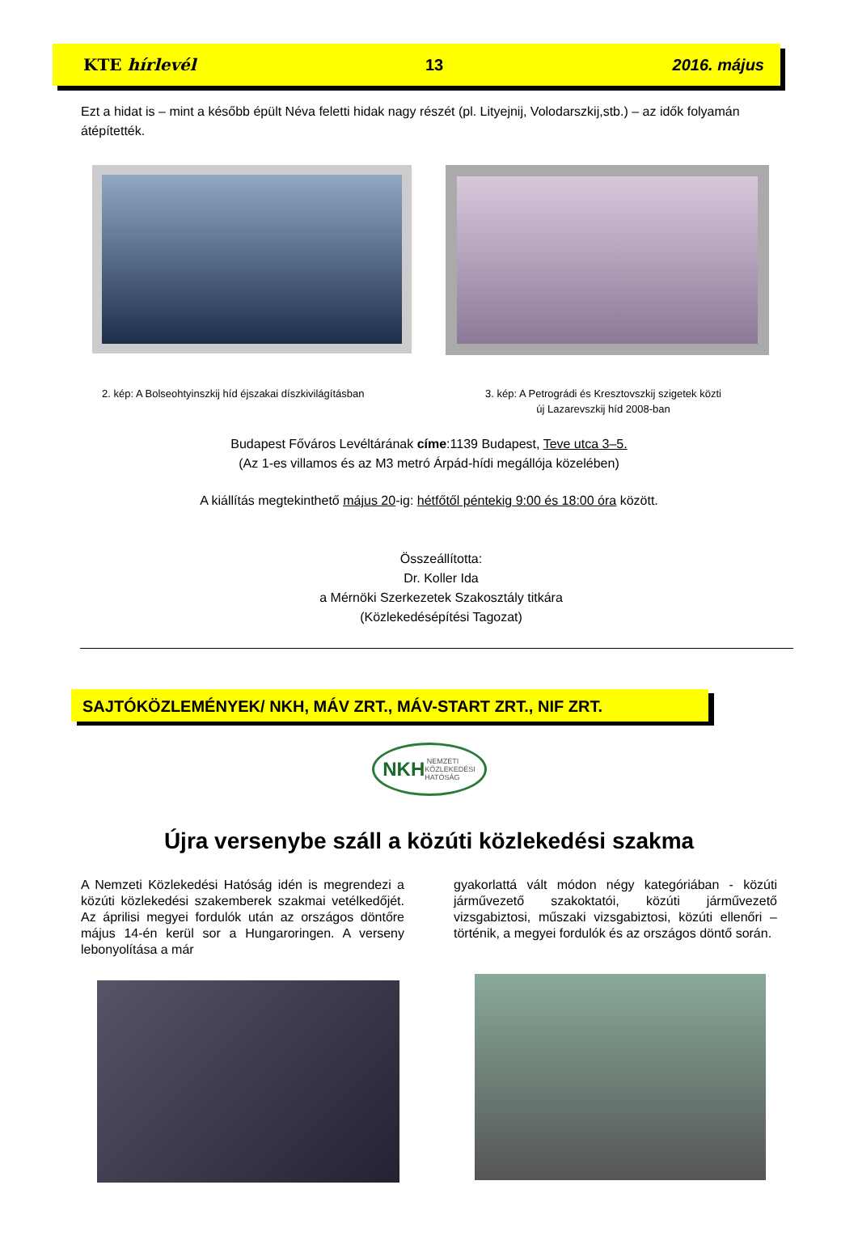KTE hírlevél 13 2016. május
Ezt a hidat is – mint a később épült Néva feletti hidak nagy részét (pl. Lityejnij, Volodarszkij,stb.) – az idők folyamán átépítették.
2. kép: A Bolseohtyinszkij híd éjszakai díszkivilágításban
3. kép: A Petrográdi és Kresztovszkij szigetek közti
új Lazarevszkij híd 2008-ban
Budapest Főváros Levéltárának címe:1139 Budapest, Teve utca 3–5.
(Az 1-es villamos és az M3 metró Árpád-hídi megállója közelében)
A kiállítás megtekinthető május 20-ig: hétfőtől péntekig 9:00 és 18:00 óra között.
Összeállította:
Dr. Koller Ida
a Mérnöki Szerkezetek Szakosztály titkára
(Közlekedésépítési Tagozat)
SAJTÓKÖZLEMÉNYEK/ NKH, MÁV ZRT., MÁV-START ZRT., NIF ZRT.
NKH NEMZETI
KÖZLEKEDÉSI
HATÓSÁG
Újra versenybe száll a közúti közlekedési szakma
A Nemzeti Közlekedési Hatóság idén is megrendezi a közúti közlekedési szakemberek szakmai vetélkedőjét. Az áprilisi megyei fordulók után az országos döntőre május 14-én kerül sor a Hungaroringen. A verseny lebonyolítása a már
gyakorlattá vált módon négy kategóriában - közúti járművezető szakoktatói, közúti járművezető vizsgabiztosi, műszaki vizsgabiztosi, közúti ellenőri – történik, a megyei fordulók és az országos döntő során.